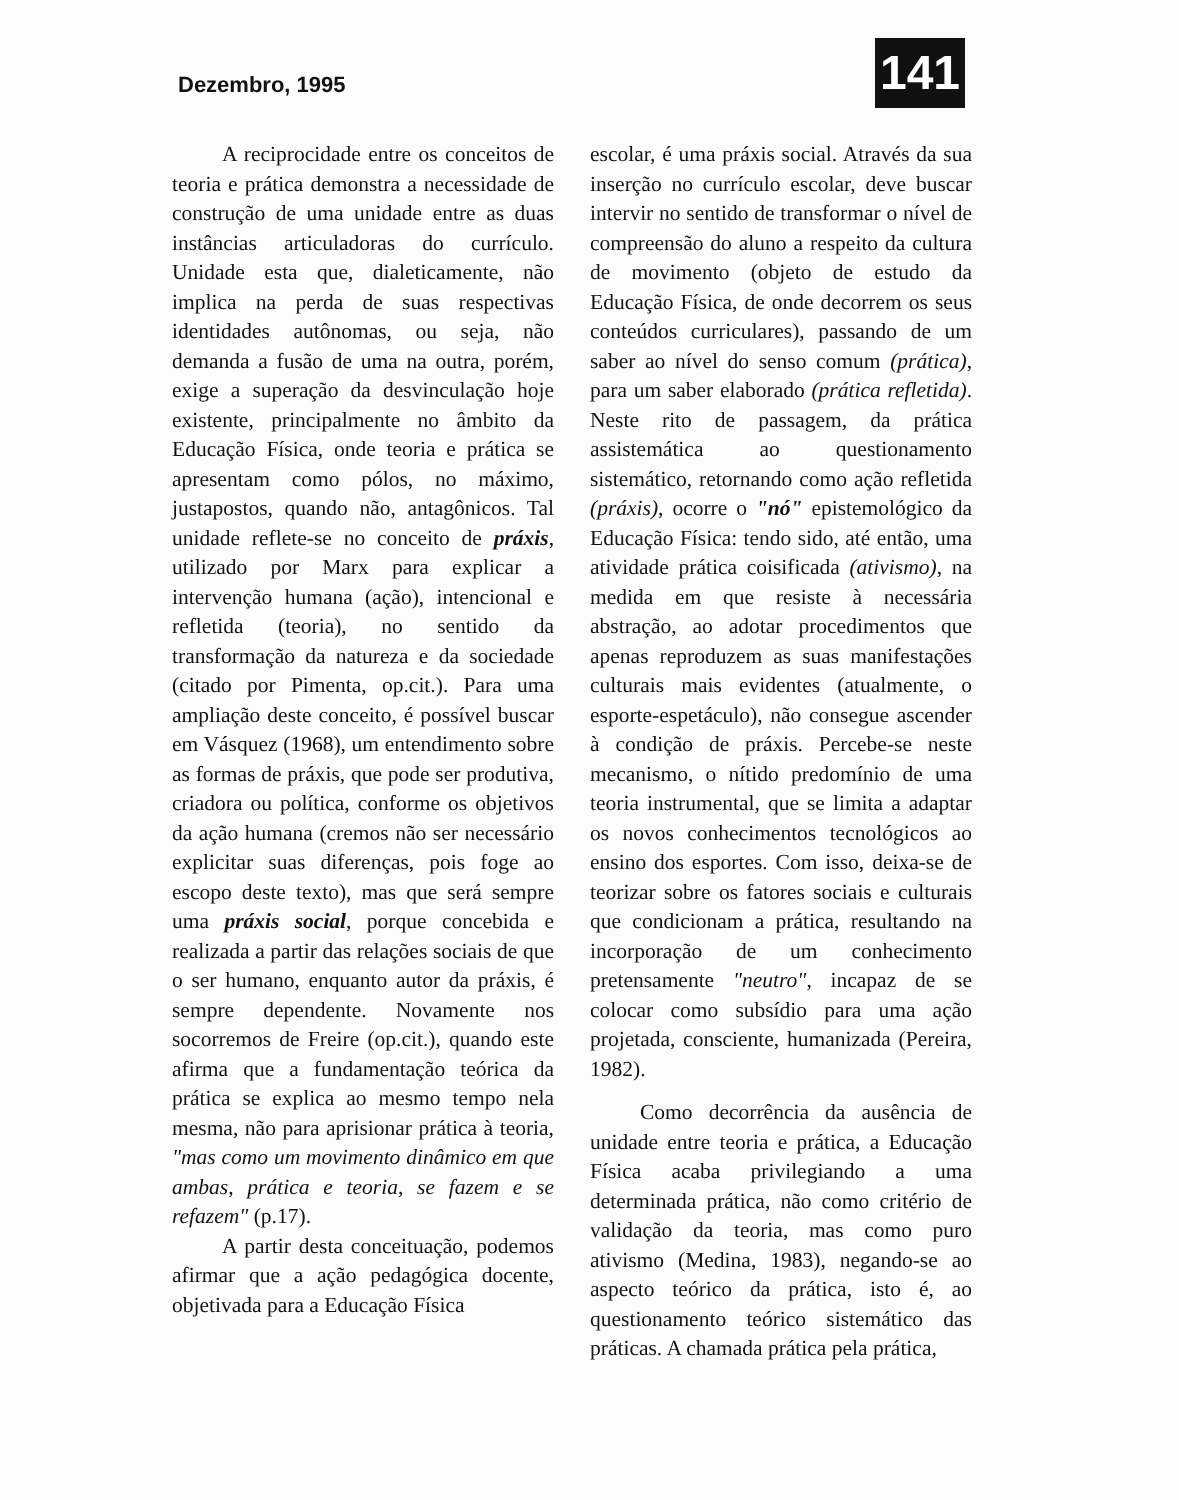Dezembro, 1995 141
A reciprocidade entre os conceitos de teoria e prática demonstra a necessidade de construção de uma unidade entre as duas instâncias articuladoras do currículo. Unidade esta que, dialeticamente, não implica na perda de suas respectivas identidades autônomas, ou seja, não demanda a fusão de uma na outra, porém, exige a superação da desvinculação hoje existente, principalmente no âmbito da Educação Física, onde teoria e prática se apresentam como pólos, no máximo, justapostos, quando não, antagônicos. Tal unidade reflete-se no conceito de práxis, utilizado por Marx para explicar a intervenção humana (ação), intencional e refletida (teoria), no sentido da transformação da natureza e da sociedade (citado por Pimenta, op.cit.). Para uma ampliação deste conceito, é possível buscar em Vásquez (1968), um entendimento sobre as formas de práxis, que pode ser produtiva, criadora ou política, conforme os objetivos da ação humana (cremos não ser necessário explicitar suas diferenças, pois foge ao escopo deste texto), mas que será sempre uma práxis social, porque concebida e realizada a partir das relações sociais de que o ser humano, enquanto autor da práxis, é sempre dependente. Novamente nos socorremos de Freire (op.cit.), quando este afirma que a fundamentação teórica da prática se explica ao mesmo tempo nela mesma, não para aprisionar prática à teoria, "mas como um movimento dinâmico em que ambas, prática e teoria, se fazem e se refazem" (p.17).
A partir desta conceituação, podemos afirmar que a ação pedagógica docente, objetivada para a Educação Física
escolar, é uma práxis social. Através da sua inserção no currículo escolar, deve buscar intervir no sentido de transformar o nível de compreensão do aluno a respeito da cultura de movimento (objeto de estudo da Educação Física, de onde decorrem os seus conteúdos curriculares), passando de um saber ao nível do senso comum (prática), para um saber elaborado (prática refletida). Neste rito de passagem, da prática assistemática ao questionamento sistemático, retornando como ação refletida (práxis), ocorre o "nó" epistemológico da Educação Física: tendo sido, até então, uma atividade prática coisificada (ativismo), na medida em que resiste à necessária abstração, ao adotar procedimentos que apenas reproduzem as suas manifestações culturais mais evidentes (atualmente, o esporte-espetáculo), não consegue ascender à condição de práxis. Percebe-se neste mecanismo, o nítido predomínio de uma teoria instrumental, que se limita a adaptar os novos conhecimentos tecnológicos ao ensino dos esportes. Com isso, deixa-se de teorizar sobre os fatores sociais e culturais que condicionam a prática, resultando na incorporação de um conhecimento pretensamente "neutro", incapaz de se colocar como subsídio para uma ação projetada, consciente, humanizada (Pereira, 1982).
Como decorrência da ausência de unidade entre teoria e prática, a Educação Física acaba privilegiando a uma determinada prática, não como critério de validação da teoria, mas como puro ativismo (Medina, 1983), negando-se ao aspecto teórico da prática, isto é, ao questionamento teórico sistemático das práticas. A chamada prática pela prática,